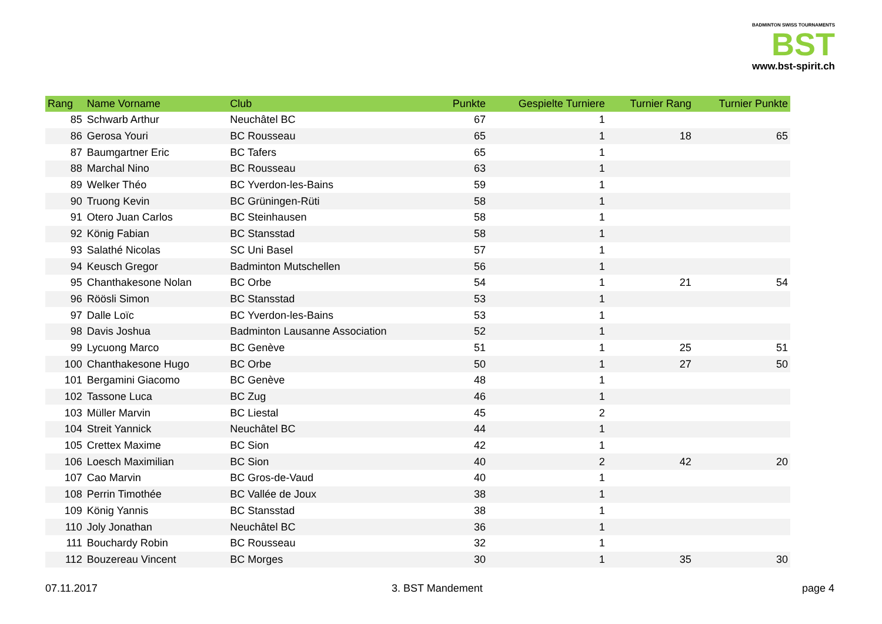BADMINTON SWISS TOURNAMENTS
BST
www.bst-spirit.ch
| Rang | Name Vorname | Club | Punkte | Gespielte Turniere | Turnier Rang | Turnier Punkte |
| --- | --- | --- | --- | --- | --- | --- |
| 85 | Schwarb Arthur | Neuchâtel BC | 67 | 1 | | |
| 86 | Gerosa Youri | BC Rousseau | 65 | 1 | 18 | 65 |
| 87 | Baumgartner Eric | BC Tafers | 65 | 1 | | |
| 88 | Marchal Nino | BC Rousseau | 63 | 1 | | |
| 89 | Welker Théo | BC Yverdon-les-Bains | 59 | 1 | | |
| 90 | Truong Kevin | BC Grüningen-Rüti | 58 | 1 | | |
| 91 | Otero Juan Carlos | BC Steinhausen | 58 | 1 | | |
| 92 | König Fabian | BC Stansstad | 58 | 1 | | |
| 93 | Salathé Nicolas | SC Uni Basel | 57 | 1 | | |
| 94 | Keusch Gregor | Badminton Mutschellen | 56 | 1 | | |
| 95 | Chanthakesone Nolan | BC Orbe | 54 | 1 | 21 | 54 |
| 96 | Röösli Simon | BC Stansstad | 53 | 1 | | |
| 97 | Dalle Loïc | BC Yverdon-les-Bains | 53 | 1 | | |
| 98 | Davis Joshua | Badminton Lausanne Association | 52 | 1 | | |
| 99 | Lycuong Marco | BC Genève | 51 | 1 | 25 | 51 |
| 100 | Chanthakesone Hugo | BC Orbe | 50 | 1 | 27 | 50 |
| 101 | Bergamini Giacomo | BC Genève | 48 | 1 | | |
| 102 | Tassone Luca | BC Zug | 46 | 1 | | |
| 103 | Müller Marvin | BC Liestal | 45 | 2 | | |
| 104 | Streit Yannick | Neuchâtel BC | 44 | 1 | | |
| 105 | Crettex Maxime | BC Sion | 42 | 1 | | |
| 106 | Loesch Maximilian | BC Sion | 40 | 2 | 42 | 20 |
| 107 | Cao Marvin | BC Gros-de-Vaud | 40 | 1 | | |
| 108 | Perrin Timothée | BC Vallée de Joux | 38 | 1 | | |
| 109 | König Yannis | BC Stansstad | 38 | 1 | | |
| 110 | Joly Jonathan | Neuchâtel BC | 36 | 1 | | |
| 111 | Bouchardy Robin | BC Rousseau | 32 | 1 | | |
| 112 | Bouzereau Vincent | BC Morges | 30 | 1 | 35 | 30 |
07.11.2017 3. BST Mandement page 4